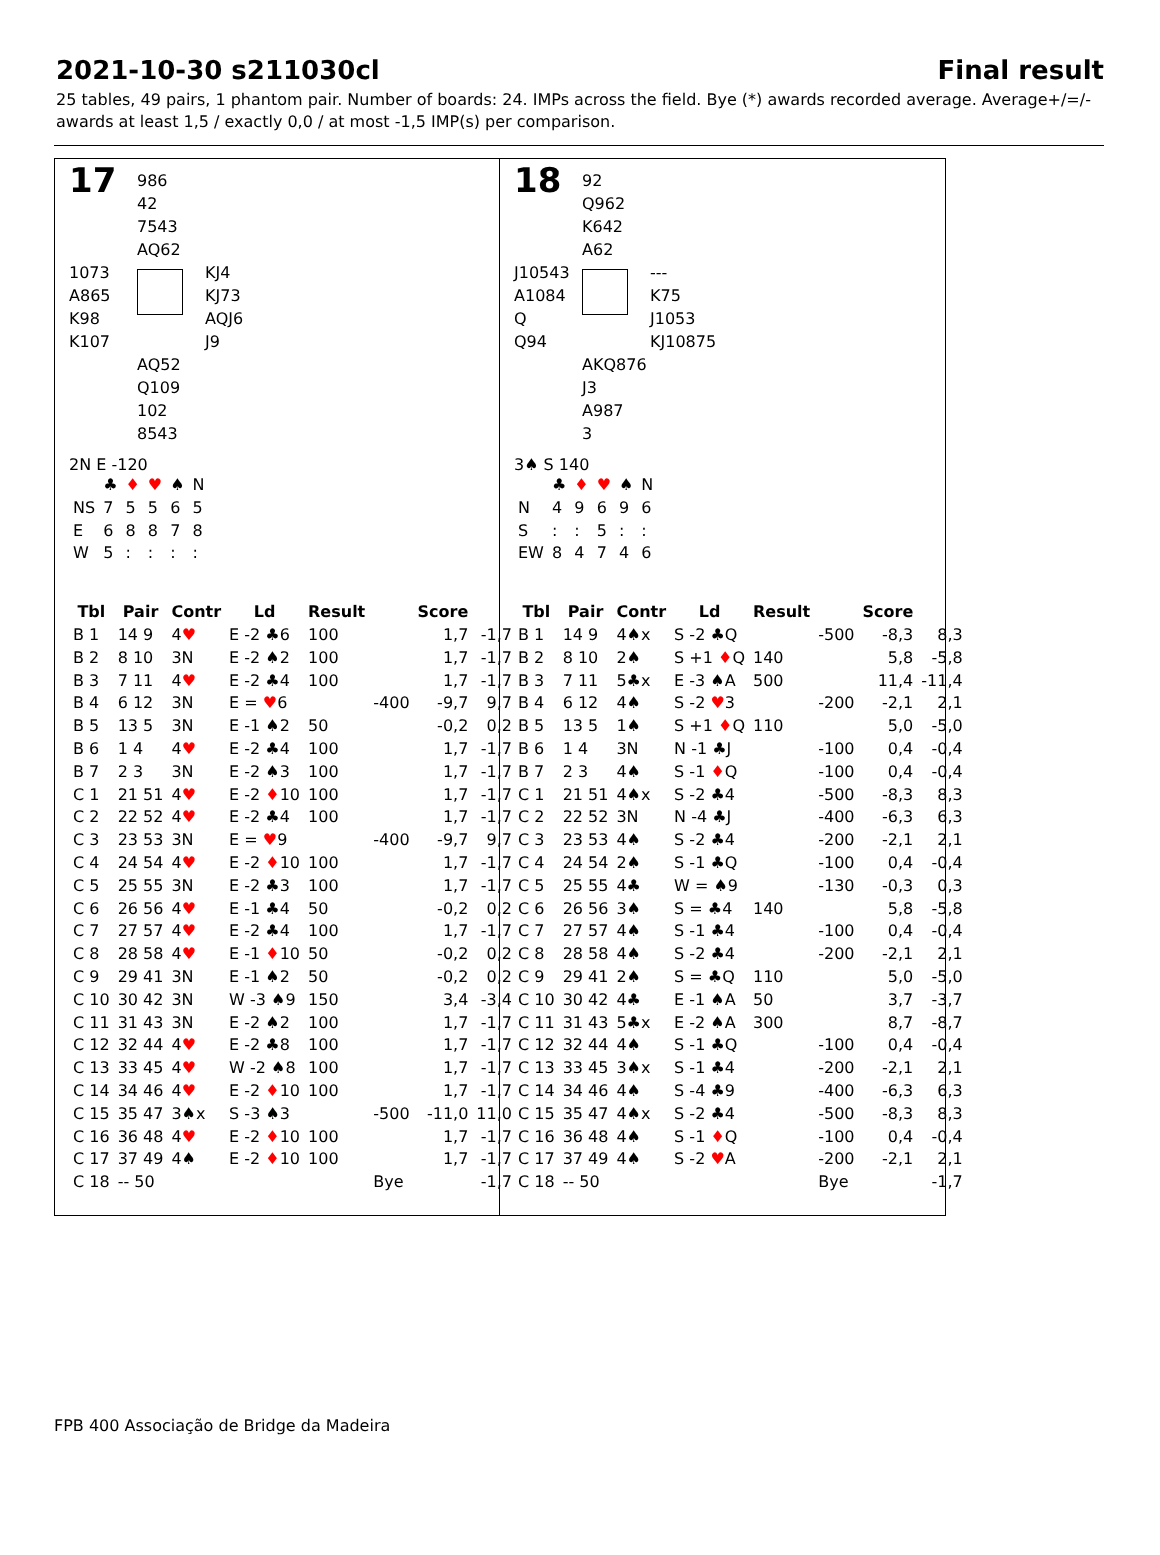2021-10-30 s211030cl Final result
25 tables, 49 pairs, 1 phantom pair. Number of boards: 24. IMPs across the field. Bye (*) awards recorded average. Average+/=/-
awards at least 1,5 / exactly 0,0 / at most -1,5 IMP(s) per comparison.
17
986
42
7543
AQ62
1073
A865
K98
K107
KJ4
KJ73
AQJ6
J9
AQ52
Q109
102
8543
2N E -120
| | ♣ | ♦ | ♥ | ♠ | N |
| NS | 7 | 5 | 5 | 6 | 5 |
| E | 6 | 8 | 8 | 7 | 8 |
| W | 5 | : | : | : | : |
| Tbl | Pair | Contr | Ld | Result | | Score | |
| --- | --- | --- | --- | --- | --- | --- | --- |
| B 1 | 14 9 | 4 ♥ | E -2 ♣6 | 100 | | 1,7 | -1,7 |
| B 2 | 8 10 | 3N | E -2 ♠2 | 100 | | 1,7 | -1,7 |
| B 3 | 7 11 | 4 ♥ | E -2 ♣4 | 100 | | 1,7 | -1,7 |
| B 4 | 6 12 | 3N | E = ♥ 6 | | -400 | -9,7 | 9,7 |
| B 5 | 13 5 | 3N | E -1 ♠2 | 50 | | -0,2 | 0,2 |
| B 6 | 1 4 | 4 ♥ | E -2 ♣4 | 100 | | 1,7 | -1,7 |
| B 7 | 2 3 | 3N | E -2 ♠3 | 100 | | 1,7 | -1,7 |
| C 1 | 21 51 | 4 ♥ | E -2 ♦ 10 | 100 | | 1,7 | -1,7 |
| C 2 | 22 52 | 4 ♥ | E -2 ♣4 | 100 | | 1,7 | -1,7 |
| C 3 | 23 53 | 3N | E = ♥ 9 | | -400 | -9,7 | 9,7 |
| C 4 | 24 54 | 4 ♥ | E -2 ♦ 10 | 100 | | 1,7 | -1,7 |
| C 5 | 25 55 | 3N | E -2 ♣3 | 100 | | 1,7 | -1,7 |
| C 6 | 26 56 | 4 ♥ | E -1 ♣4 | 50 | | -0,2 | 0,2 |
| C 7 | 27 57 | 4 ♥ | E -2 ♣4 | 100 | | 1,7 | -1,7 |
| C 8 | 28 58 | 4 ♥ | E -1 ♦ 10 | 50 | | -0,2 | 0,2 |
| C 9 | 29 41 | 3N | E -1 ♠2 | 50 | | -0,2 | 0,2 |
| C 10 | 30 42 | 3N | W -3 ♠9 | 150 | | 3,4 | -3,4 |
| C 11 | 31 43 | 3N | E -2 ♠2 | 100 | | 1,7 | -1,7 |
| C 12 | 32 44 | 4 ♥ | E -2 ♣8 | 100 | | 1,7 | -1,7 |
| C 13 | 33 45 | 4 ♥ | W -2 ♠8 | 100 | | 1,7 | -1,7 |
| C 14 | 34 46 | 4 ♥ | E -2 ♦ 10 | 100 | | 1,7 | -1,7 |
| C 15 | 35 47 | 3♠x | S -3 ♠3 | | -500 | -11,0 | 11,0 |
| C 16 | 36 48 | 4 ♥ | E -2 ♦ 10 | 100 | | 1,7 | -1,7 |
| C 17 | 37 49 | 4♠ | E -2 ♦ 10 | 100 | | 1,7 | -1,7 |
| C 18 | -- 50 | | | | Bye | | -1,7 |
18
92
Q962
K642
A62
J10543
A1084
Q
Q94
---
K75
J1053
KJ10875
AKQ876
J3
A987
3
3♠ S 140
| | ♣ | ♦ | ♥ | ♠ | N |
| N | 4 | 9 | 6 | 9 | 6 |
| S | : | : | 5 | : | : |
| EW | 8 | 4 | 7 | 4 | 6 |
| Tbl | Pair | Contr | Ld | Result | | Score | |
| --- | --- | --- | --- | --- | --- | --- | --- |
| B 1 | 14 9 | 4♠x | S -2 ♣Q | | -500 | -8,3 | 8,3 |
| B 2 | 8 10 | 2♠ | S +1 ♦ Q | 140 | | 5,8 | -5,8 |
| B 3 | 7 11 | 5♣x | E -3 ♠A | 500 | | 11,4 | -11,4 |
| B 4 | 6 12 | 4♠ | S -2 ♥ 3 | | -200 | -2,1 | 2,1 |
| B 5 | 13 5 | 1♠ | S +1 ♦ Q | 110 | | 5,0 | -5,0 |
| B 6 | 1 4 | 3N | N -1 ♣J | | -100 | 0,4 | -0,4 |
| B 7 | 2 3 | 4♠ | S -1 ♦ Q | | -100 | 0,4 | -0,4 |
| C 1 | 21 51 | 4♠x | S -2 ♣4 | | -500 | -8,3 | 8,3 |
| C 2 | 22 52 | 3N | N -4 ♣J | | -400 | -6,3 | 6,3 |
| C 3 | 23 53 | 4♠ | S -2 ♣4 | | -200 | -2,1 | 2,1 |
| C 4 | 24 54 | 2♠ | S -1 ♣Q | | -100 | 0,4 | -0,4 |
| C 5 | 25 55 | 4♣ | W = ♠9 | | -130 | -0,3 | 0,3 |
| C 6 | 26 56 | 3♠ | S = ♣4 | 140 | | 5,8 | -5,8 |
| C 7 | 27 57 | 4♠ | S -1 ♣4 | | -100 | 0,4 | -0,4 |
| C 8 | 28 58 | 4♠ | S -2 ♣4 | | -200 | -2,1 | 2,1 |
| C 9 | 29 41 | 2♠ | S = ♣Q | 110 | | 5,0 | -5,0 |
| C 10 | 30 42 | 4♣ | E -1 ♠A | 50 | | 3,7 | -3,7 |
| C 11 | 31 43 | 5♣x | E -2 ♠A | 300 | | 8,7 | -8,7 |
| C 12 | 32 44 | 4♠ | S -1 ♣Q | | -100 | 0,4 | -0,4 |
| C 13 | 33 45 | 3♠x | S -1 ♣4 | | -200 | -2,1 | 2,1 |
| C 14 | 34 46 | 4♠ | S -4 ♣9 | | -400 | -6,3 | 6,3 |
| C 15 | 35 47 | 4♠x | S -2 ♣4 | | -500 | -8,3 | 8,3 |
| C 16 | 36 48 | 4♠ | S -1 ♦ Q | | -100 | 0,4 | -0,4 |
| C 17 | 37 49 | 4♠ | S -2 ♥ A | | -200 | -2,1 | 2,1 |
| C 18 | -- 50 | | | | Bye | | -1,7 |
FPB 400 Associação de Bridge da Madeira